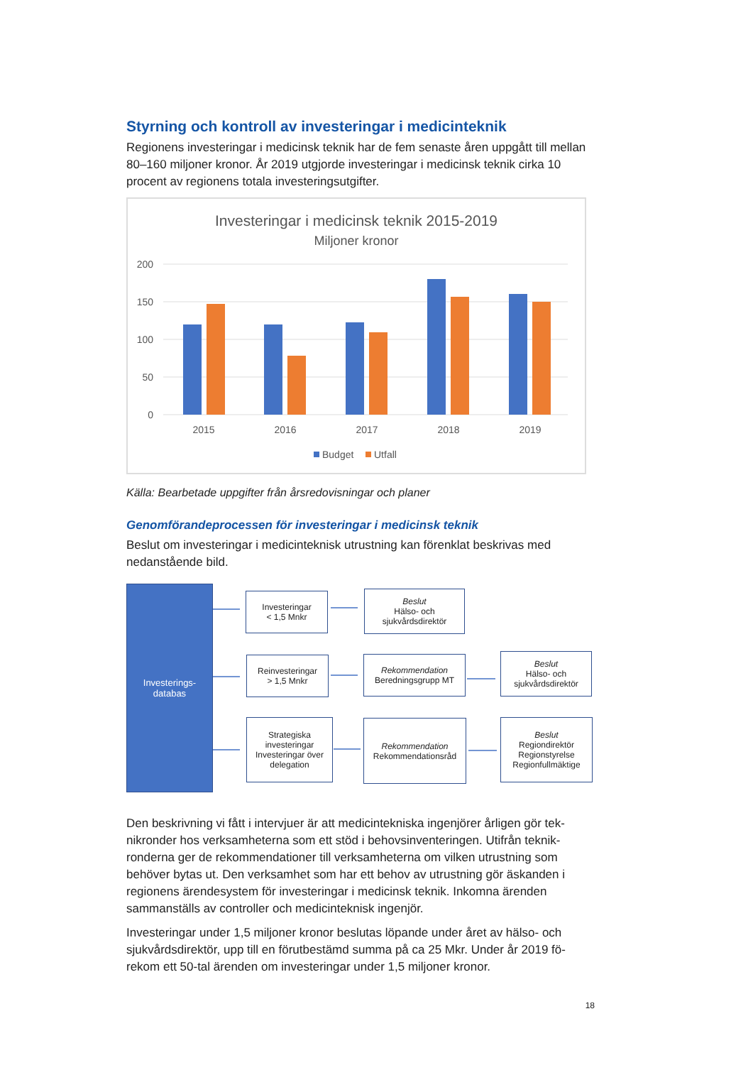Styrning och kontroll av investeringar i medicinteknik
Regionens investeringar i medicinsk teknik har de fem senaste åren uppgått till mellan 80–160 miljoner kronor. År 2019 utgjorde investeringar i medicinsk teknik cirka 10 procent av regionens totala investeringsutgifter.
Investeringar i medicinsk teknik 2015-2019
Miljoner kronor
200
150
100
50
0
2015
2016
2017
2018
2019
Budget
Utfall
Källa: Bearbetade uppgifter från årsredovisningar och planer
Genomförandeprocessen för investeringar i medicinsk teknik
Beslut om investeringar i medicinteknisk utrustning kan förenklat beskrivas med nedanstående bild.
Investerings-
databas
Investeringar
< 1,5 Mnkr
Beslut
Hälso- och sjukvårdsdirektör
Reinvesteringar
> 1,5 Mnkr
Rekommendation
Beredningsgrupp MT
Beslut
Hälso- och sjukvårdsdirektör
Strategiska investeringar Investeringar över delegation
Rekommendation
Rekommendationsråd
Beslut
Regiondirektör Regionstyrelse Regionfullmäktige
Den beskrivning vi fått i intervjuer är att medicintekniska ingenjörer årligen gör tek-nikronder hos verksamheterna som ett stöd i behovsinventeringen. Utifrån teknik-ronderna ger de rekommendationer till verksamheterna om vilken utrustning som behöver bytas ut. Den verksamhet som har ett behov av utrustning gör äskanden i regionens ärendesystem för investeringar i medicinsk teknik. Inkomna ärenden sammanställs av controller och medicinteknisk ingenjör.
Investeringar under 1,5 miljoner kronor beslutas löpande under året av hälso- och sjukvårdsdirektör, upp till en förutbestämd summa på ca 25 Mkr. Under år 2019 fö-rekom ett 50-tal ärenden om investeringar under 1,5 miljoner kronor.
18